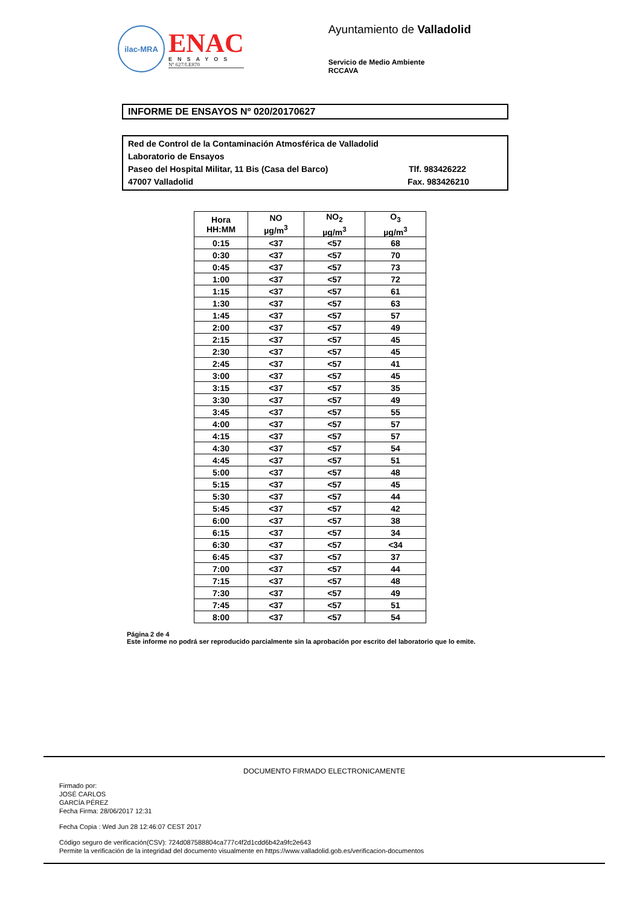ilac-MRA
ENAC
ENSAYOS
Nº 627/LE870
Ayuntamiento de Valladolid
Servicio de Medio Ambiente
RCCAVA
INFORME DE ENSAYOS Nº 020/20170627
Red de Control de la Contaminación Atmosférica de Valladolid
Laboratorio de Ensayos
Paseo del Hospital Militar, 11 Bis (Casa del Barco) Tlf. 983426222
47007 Valladolid Fax. 983426210
| Hora HH:MM | NO µg/m<sup>3</sup> | NO<sub>2</sub> µg/m<sup>3</sup> | O<sub>3</sub> µg/m<sup>3</sup> |
| --- | --- | --- | --- |
| 0:15 | <37 | <57 | 68 |
| 0:30 | <37 | <57 | 70 |
| 0:45 | <37 | <57 | 73 |
| 1:00 | <37 | <57 | 72 |
| 1:15 | <37 | <57 | 61 |
| 1:30 | <37 | <57 | 63 |
| 1:45 | <37 | <57 | 57 |
| 2:00 | <37 | <57 | 49 |
| 2:15 | <37 | <57 | 45 |
| 2:30 | <37 | <57 | 45 |
| 2:45 | <37 | <57 | 41 |
| 3:00 | <37 | <57 | 45 |
| 3:15 | <37 | <57 | 35 |
| 3:30 | <37 | <57 | 49 |
| 3:45 | <37 | <57 | 55 |
| 4:00 | <37 | <57 | 57 |
| 4:15 | <37 | <57 | 57 |
| 4:30 | <37 | <57 | 54 |
| 4:45 | <37 | <57 | 51 |
| 5:00 | <37 | <57 | 48 |
| 5:15 | <37 | <57 | 45 |
| 5:30 | <37 | <57 | 44 |
| 5:45 | <37 | <57 | 42 |
| 6:00 | <37 | <57 | 38 |
| 6:15 | <37 | <57 | 34 |
| 6:30 | <37 | <57 | <34 |
| 6:45 | <37 | <57 | 37 |
| 7:00 | <37 | <57 | 44 |
| 7:15 | <37 | <57 | 48 |
| 7:30 | <37 | <57 | 49 |
| 7:45 | <37 | <57 | 51 |
| 8:00 | <37 | <57 | 54 |
Página 2 de 4
Este informe no podrá ser reproducido parcialmente sin la aprobación por escrito del laboratorio que lo emite.
DOCUMENTO FIRMADO ELECTRONICAMENTE
Firmado por:
JOSÉ CARLOS
GARCÍA PÉREZ
Fecha Firma: 28/06/2017 12:31
Fecha Copia : Wed Jun 28 12:46:07 CEST 2017
Código seguro de verificación(CSV): 724d087588804ca777c4f2d1cdd6b42a9fc2e643
Permite la verificación de la integridad del documento visualmente en https://www.valladolid.gob.es/verificacion-documentos